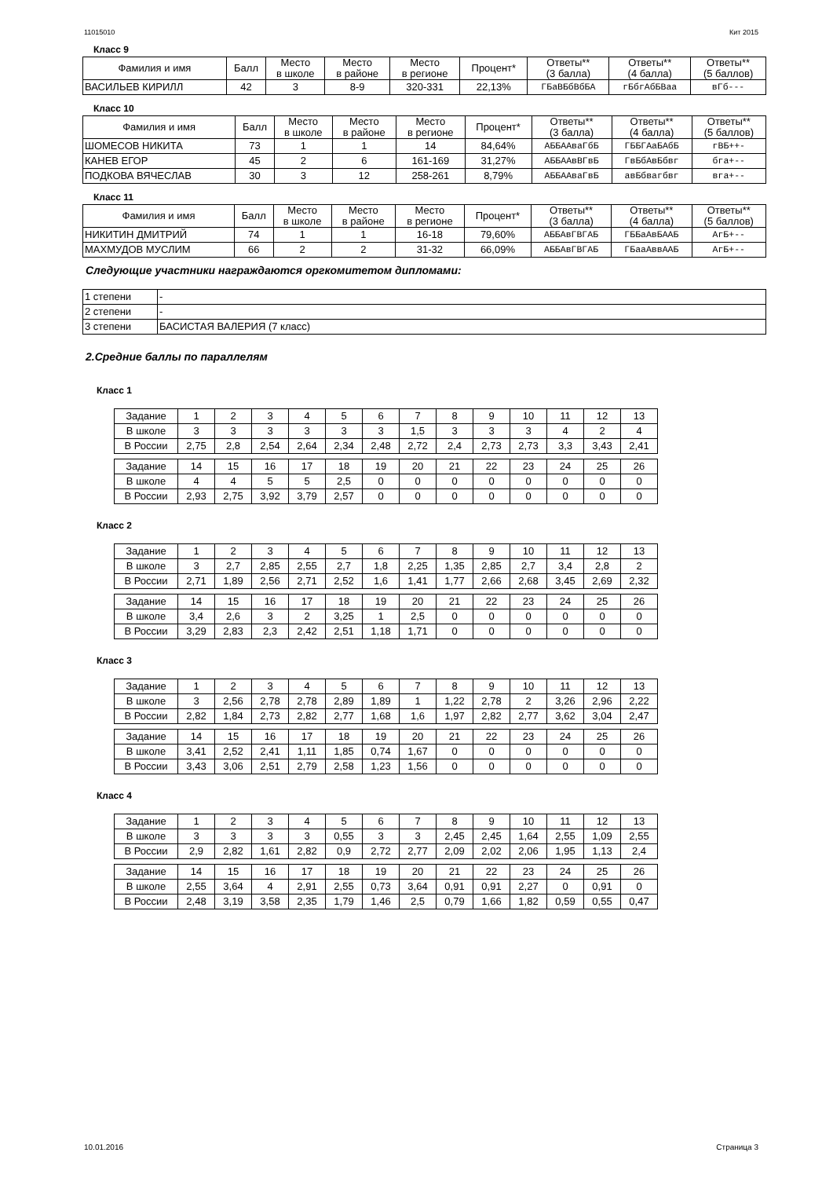11015010 Кит 2015
Класс 9
| Фамилия и имя | Балл | Место в школе | Место в районе | Место в регионе | Процент* | Ответы** (3 балла) | Ответы** (4 балла) | Ответы** (5 баллов) |
| --- | --- | --- | --- | --- | --- | --- | --- | --- |
| ВАСИЛЬЕВ КИРИЛЛ | 42 | 3 | 8-9 | 320-331 | 22,13% | ГБаВБбВбБА | гБбгАбБВаа | вГб--- |
Класс 10
| Фамилия и имя | Балл | Место в школе | Место в районе | Место в регионе | Процент* | Ответы** (3 балла) | Ответы** (4 балла) | Ответы** (5 баллов) |
| --- | --- | --- | --- | --- | --- | --- | --- | --- |
| ШОМЕСОВ НИКИТА | 73 | 1 | 1 | 14 | 84,64% | АББААваГбБ | ГББГАаБАбБ | гВБ++- |
| КАНЕВ ЕГОР | 45 | 2 | 6 | 161-169 | 31,27% | АББААвВГвБ | ГвБбАвБбвг | бга+-- |
| ПОДКОВА ВЯЧЕСЛАВ | 30 | 3 | 12 | 258-261 | 8,79% | АББААваГвБ | авБбвагбвг | вга+-- |
Класс 11
| Фамилия и имя | Балл | Место в школе | Место в районе | Место в регионе | Процент* | Ответы** (3 балла) | Ответы** (4 балла) | Ответы** (5 баллов) |
| --- | --- | --- | --- | --- | --- | --- | --- | --- |
| НИКИТИН ДМИТРИЙ | 74 | 1 | 1 | 16-18 | 79,60% | АББАвГВГАБ | ГББаАвБААБ | АгБ+-- |
| МАХМУДОВ МУСЛИМ | 66 | 2 | 2 | 31-32 | 66,09% | АББАвГВГАБ | ГБааАввААБ | АгБ+-- |
Следующие участники награждаются оргкомитетом дипломами:
| 1 степени | - |
| 2 степени | - |
| 3 степени | БАСИСТАЯ ВАЛЕРИЯ (7 класс) |
2.Средние баллы по параллелям
Класс 1
| Задание | 1 | 2 | 3 | 4 | 5 | 6 | 7 | 8 | 9 | 10 | 11 | 12 | 13 |
| В школе | 3 | 3 | 3 | 3 | 3 | 3 | 1,5 | 3 | 3 | 3 | 4 | 2 | 4 |
| В России | 2,75 | 2,8 | 2,54 | 2,64 | 2,34 | 2,48 | 2,72 | 2,4 | 2,73 | 2,73 | 3,3 | 3,43 | 2,41 |
| Задание | 14 | 15 | 16 | 17 | 18 | 19 | 20 | 21 | 22 | 23 | 24 | 25 | 26 |
| В школе | 4 | 4 | 5 | 5 | 2,5 | 0 | 0 | 0 | 0 | 0 | 0 | 0 | 0 |
| В России | 2,93 | 2,75 | 3,92 | 3,79 | 2,57 | 0 | 0 | 0 | 0 | 0 | 0 | 0 | 0 |
Класс 2
| Задание | 1 | 2 | 3 | 4 | 5 | 6 | 7 | 8 | 9 | 10 | 11 | 12 | 13 |
| В школе | 3 | 2,7 | 2,85 | 2,55 | 2,7 | 1,8 | 2,25 | 1,35 | 2,85 | 2,7 | 3,4 | 2,8 | 2 |
| В России | 2,71 | 1,89 | 2,56 | 2,71 | 2,52 | 1,6 | 1,41 | 1,77 | 2,66 | 2,68 | 3,45 | 2,69 | 2,32 |
| Задание | 14 | 15 | 16 | 17 | 18 | 19 | 20 | 21 | 22 | 23 | 24 | 25 | 26 |
| В школе | 3,4 | 2,6 | 3 | 2 | 3,25 | 1 | 2,5 | 0 | 0 | 0 | 0 | 0 | 0 |
| В России | 3,29 | 2,83 | 2,3 | 2,42 | 2,51 | 1,18 | 1,71 | 0 | 0 | 0 | 0 | 0 | 0 |
Класс 3
| Задание | 1 | 2 | 3 | 4 | 5 | 6 | 7 | 8 | 9 | 10 | 11 | 12 | 13 |
| В школе | 3 | 2,56 | 2,78 | 2,78 | 2,89 | 1,89 | 1 | 1,22 | 2,78 | 2 | 3,26 | 2,96 | 2,22 |
| В России | 2,82 | 1,84 | 2,73 | 2,82 | 2,77 | 1,68 | 1,6 | 1,97 | 2,82 | 2,77 | 3,62 | 3,04 | 2,47 |
| Задание | 14 | 15 | 16 | 17 | 18 | 19 | 20 | 21 | 22 | 23 | 24 | 25 | 26 |
| В школе | 3,41 | 2,52 | 2,41 | 1,11 | 1,85 | 0,74 | 1,67 | 0 | 0 | 0 | 0 | 0 | 0 |
| В России | 3,43 | 3,06 | 2,51 | 2,79 | 2,58 | 1,23 | 1,56 | 0 | 0 | 0 | 0 | 0 | 0 |
Класс 4
| Задание | 1 | 2 | 3 | 4 | 5 | 6 | 7 | 8 | 9 | 10 | 11 | 12 | 13 |
| В школе | 3 | 3 | 3 | 3 | 0,55 | 3 | 3 | 2,45 | 2,45 | 1,64 | 2,55 | 1,09 | 2,55 |
| В России | 2,9 | 2,82 | 1,61 | 2,82 | 0,9 | 2,72 | 2,77 | 2,09 | 2,02 | 2,06 | 1,95 | 1,13 | 2,4 |
| Задание | 14 | 15 | 16 | 17 | 18 | 19 | 20 | 21 | 22 | 23 | 24 | 25 | 26 |
| В школе | 2,55 | 3,64 | 4 | 2,91 | 2,55 | 0,73 | 3,64 | 0,91 | 0,91 | 2,27 | 0 | 0,91 | 0 |
| В России | 2,48 | 3,19 | 3,58 | 2,35 | 1,79 | 1,46 | 2,5 | 0,79 | 1,66 | 1,82 | 0,59 | 0,55 | 0,47 |
10.01.2016 Страница 3